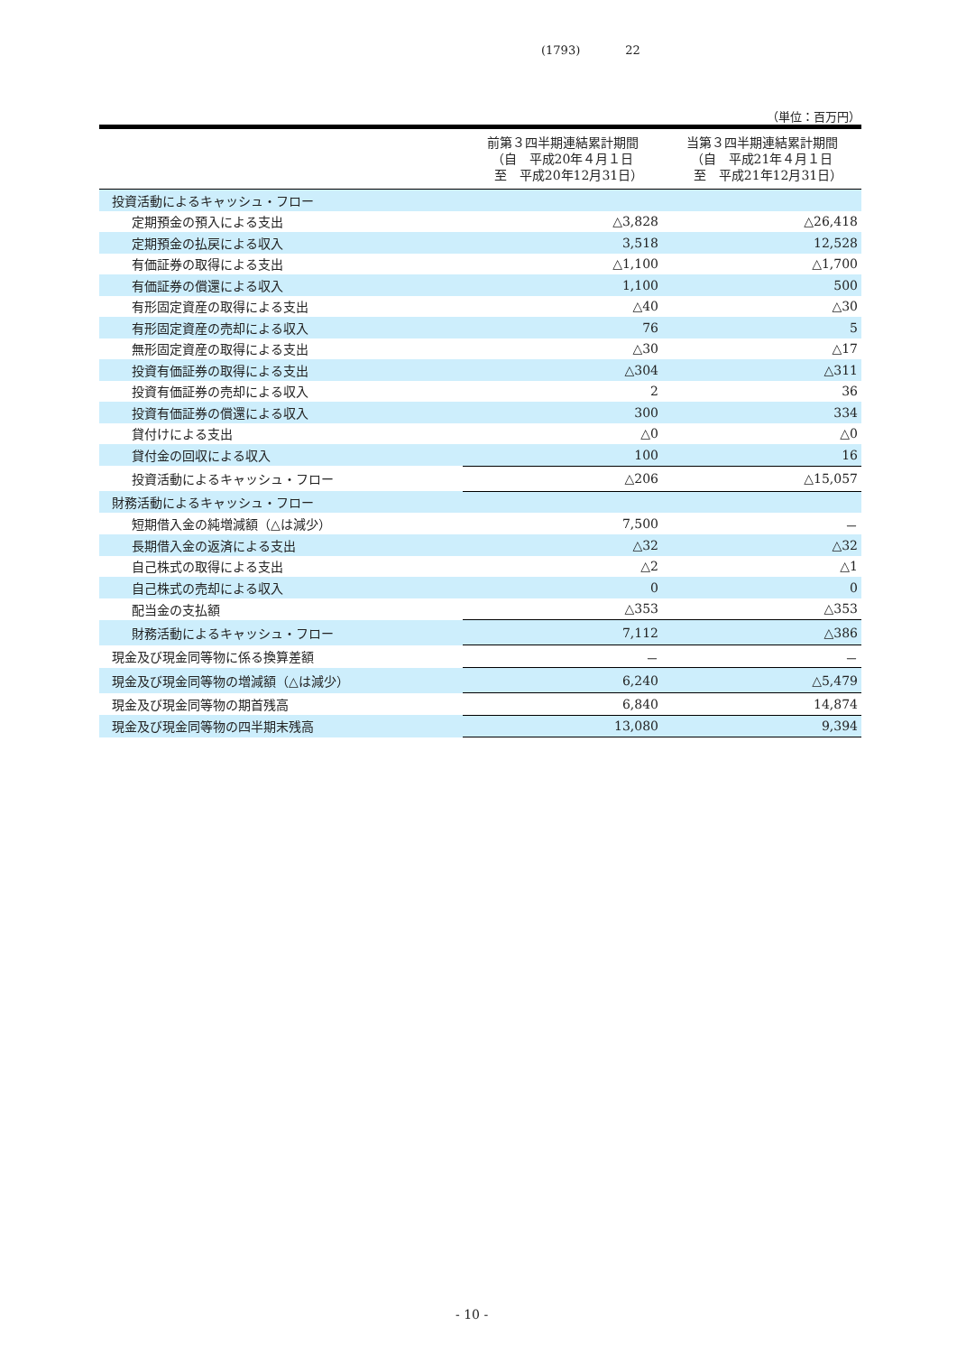(1793) 22
（単位：百万円）
| | 前第３四半期連結累計期間 （自 平成20年４月１日 至 平成20年12月31日） | 当第３四半期連結累計期間 （自 平成21年４月１日 至 平成21年12月31日） |
| --- | --- | --- |
| 投資活動によるキャッシュ・フロー | | |
| 定期預金の預入による支出 | △3,828 | △26,418 |
| 定期預金の払戻による収入 | 3,518 | 12,528 |
| 有価証券の取得による支出 | △1,100 | △1,700 |
| 有価証券の償還による収入 | 1,100 | 500 |
| 有形固定資産の取得による支出 | △40 | △30 |
| 有形固定資産の売却による収入 | 76 | 5 |
| 無形固定資産の取得による支出 | △30 | △17 |
| 投資有価証券の取得による支出 | △304 | △311 |
| 投資有価証券の売却による収入 | 2 | 36 |
| 投資有価証券の償還による収入 | 300 | 334 |
| 貸付けによる支出 | △0 | △0 |
| 貸付金の回収による収入 | 100 | 16 |
| 投資活動によるキャッシュ・フロー | △206 | △15,057 |
| 財務活動によるキャッシュ・フロー | | |
| 短期借入金の純増減額（△は減少） | 7,500 | － |
| 長期借入金の返済による支出 | △32 | △32 |
| 自己株式の取得による支出 | △2 | △1 |
| 自己株式の売却による収入 | 0 | 0 |
| 配当金の支払額 | △353 | △353 |
| 財務活動によるキャッシュ・フロー | 7,112 | △386 |
| 現金及び現金同等物に係る換算差額 | － | － |
| 現金及び現金同等物の増減額（△は減少） | 6,240 | △5,479 |
| 現金及び現金同等物の期首残高 | 6,840 | 14,874 |
| 現金及び現金同等物の四半期末残高 | 13,080 | 9,394 |
- 10 -